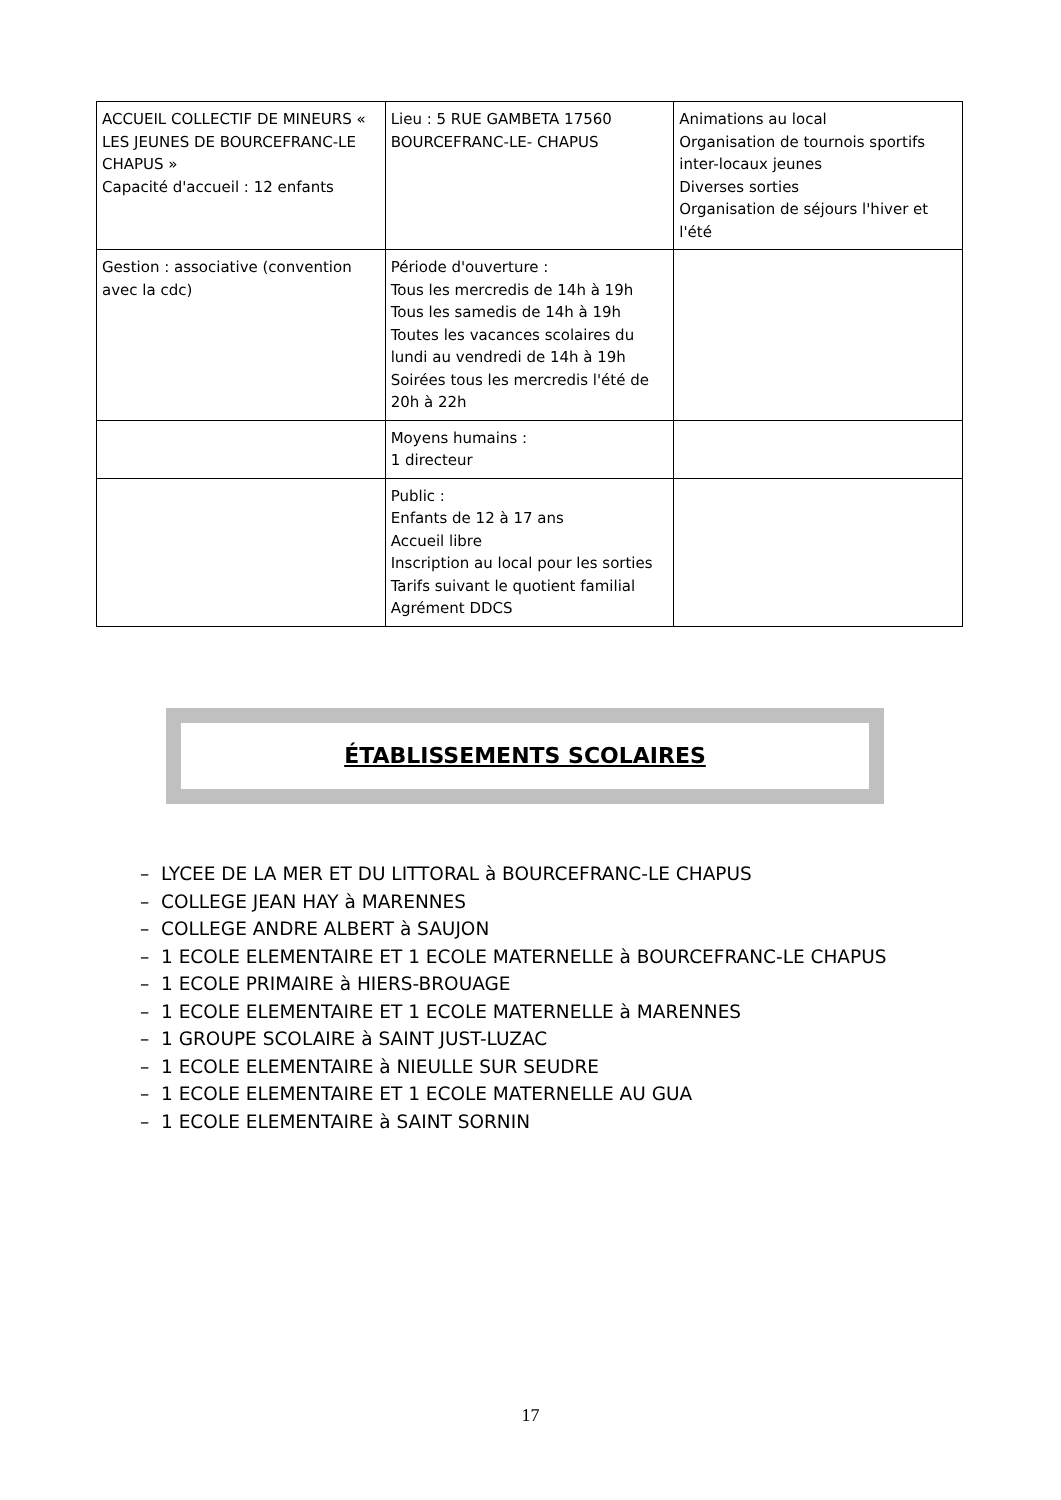| ACCUEIL COLLECTIF DE MINEURS « LES JEUNES DE BOURCEFRANC-LE CHAPUS » Capacité d'accueil : 12 enfants | Lieu : 5 RUE GAMBETA 17560 BOURCEFRANC-LE- CHAPUS | Animations au local Organisation de tournois sportifs inter-locaux jeunes Diverses sorties Organisation de séjours l'hiver et l'été |
| Gestion : associative (convention avec la cdc) | Période d'ouverture : Tous les mercredis de 14h à 19h Tous les samedis de 14h à 19h Toutes les vacances scolaires du lundi au vendredi de 14h à 19h Soirées tous les mercredis l'été de 20h à 22h | |
| | Moyens humains : 1 directeur | |
| | Public : Enfants de 12 à 17 ans Accueil libre Inscription au local pour les sorties Tarifs suivant le quotient familial Agrément DDCS | |
ÉTABLISSEMENTS SCOLAIRES
– LYCEE DE LA MER ET DU LITTORAL à BOURCEFRANC-LE CHAPUS
– COLLEGE JEAN HAY à MARENNES
– COLLEGE ANDRE ALBERT à SAUJON
– 1 ECOLE ELEMENTAIRE ET 1 ECOLE MATERNELLE à BOURCEFRANC-LE CHAPUS
– 1 ECOLE PRIMAIRE à HIERS-BROUAGE
– 1 ECOLE ELEMENTAIRE ET 1 ECOLE MATERNELLE à MARENNES
– 1 GROUPE SCOLAIRE à SAINT JUST-LUZAC
– 1 ECOLE ELEMENTAIRE à NIEULLE SUR SEUDRE
– 1 ECOLE ELEMENTAIRE ET 1 ECOLE MATERNELLE AU GUA
– 1 ECOLE ELEMENTAIRE à SAINT SORNIN
17